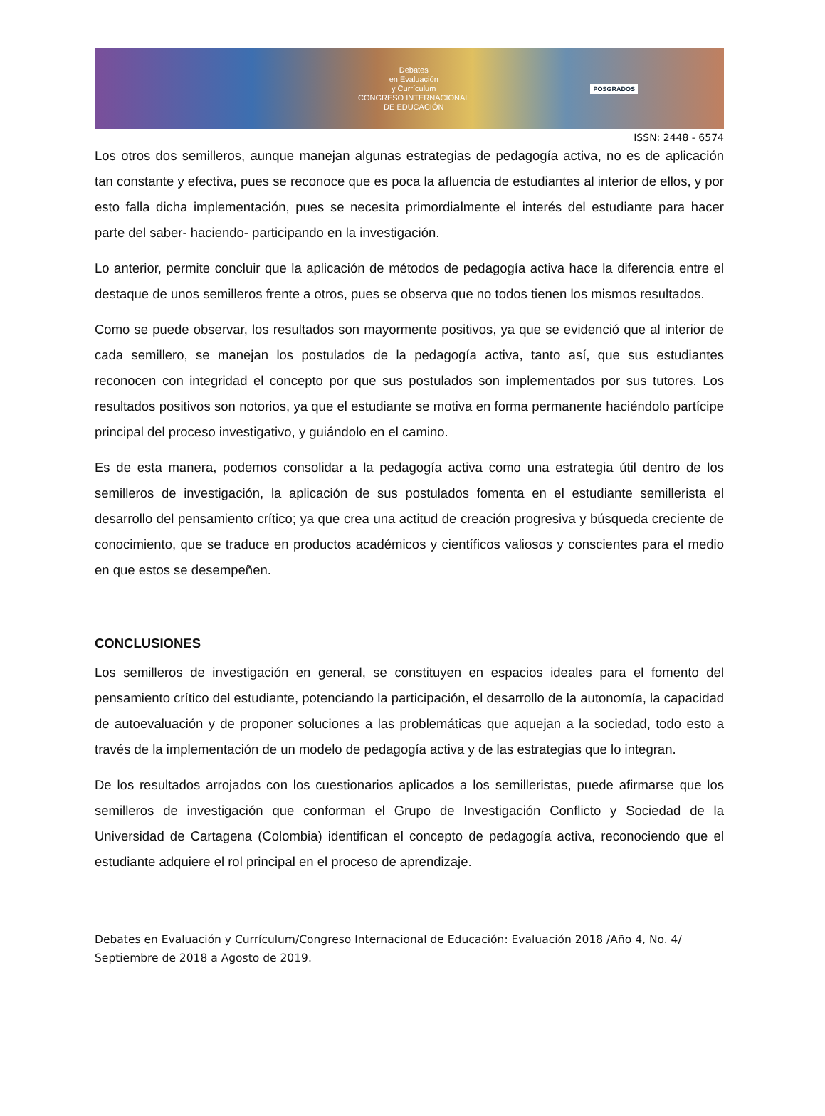Debates
en Evaluación
y Currículum
CONGRESO INTERNACIONAL
DE EDUCACIÓN
POSGRADOS
ISSN: 2448 - 6574
Los otros dos semilleros, aunque manejan algunas estrategias de pedagogía activa, no es de aplicación tan constante y efectiva, pues se reconoce que es poca la afluencia de estudiantes al interior de ellos, y por esto falla dicha implementación, pues se necesita primordialmente el interés del estudiante para hacer parte del saber- haciendo- participando en la investigación.
Lo anterior, permite concluir que la aplicación de métodos de pedagogía activa hace la diferencia entre el destaque de unos semilleros frente a otros, pues se observa que no todos tienen los mismos resultados.
Como se puede observar, los resultados son mayormente positivos, ya que se evidenció que al interior de cada semillero, se manejan los postulados de la pedagogía activa, tanto así, que sus estudiantes reconocen con integridad el concepto por que sus postulados son implementados por sus tutores. Los resultados positivos son notorios, ya que el estudiante se motiva en forma permanente haciéndolo partícipe principal del proceso investigativo, y guiándolo en el camino.
Es de esta manera, podemos consolidar a la pedagogía activa como una estrategia útil dentro de los semilleros de investigación, la aplicación de sus postulados fomenta en el estudiante semillerista el desarrollo del pensamiento crítico; ya que crea una actitud de creación progresiva y búsqueda creciente de conocimiento, que se traduce en productos académicos y científicos valiosos y conscientes para el medio en que estos se desempeñen.
CONCLUSIONES
Los semilleros de investigación en general, se constituyen en espacios ideales para el fomento del pensamiento crítico del estudiante, potenciando la participación, el desarrollo de la autonomía, la capacidad de autoevaluación y de proponer soluciones a las problemáticas que aquejan a la sociedad, todo esto a través de la implementación de un modelo de pedagogía activa y de las estrategias que lo integran.
De los resultados arrojados con los cuestionarios aplicados a los semilleristas, puede afirmarse que los semilleros de investigación que conforman el Grupo de Investigación Conflicto y Sociedad de la Universidad de Cartagena (Colombia) identifican el concepto de pedagogía activa, reconociendo que el estudiante adquiere el rol principal en el proceso de aprendizaje.
Debates en Evaluación y Currículum/Congreso Internacional de Educación: Evaluación 2018 /Año 4, No. 4/ Septiembre de 2018 a Agosto de 2019.